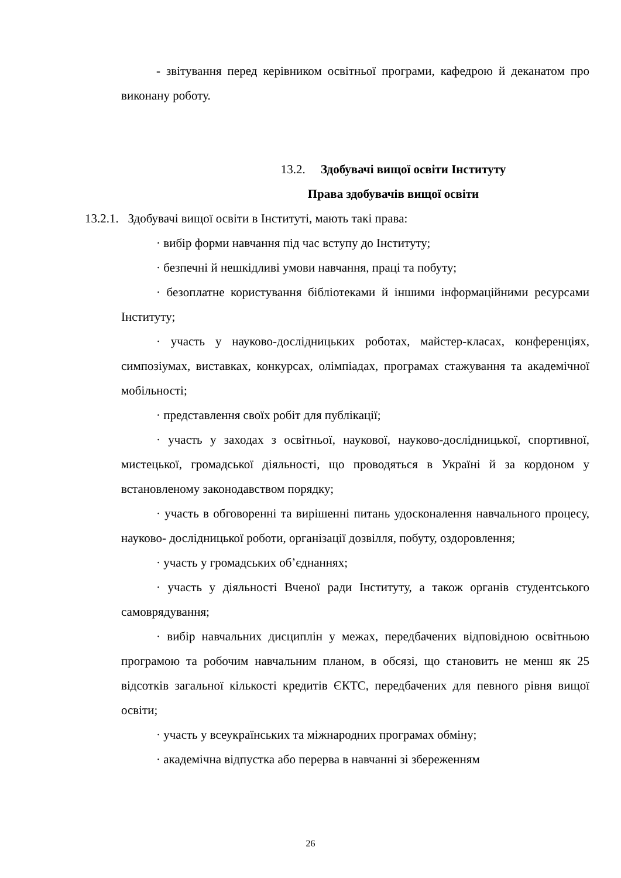- звітування перед керівником освітньої програми, кафедрою й деканатом про виконану роботу.
13.2. Здобувачі вищої освіти Інституту
Права здобувачів вищої освіти
13.2.1. Здобувачі вищої освіти в Інституті, мають такі права:
· вибір форми навчання під час вступу до Інституту;
· безпечні й нешкідливі умови навчання, праці та побуту;
· безоплатне користування бібліотеками й іншими інформаційними ресурсами Інституту;
· участь у науково-дослідницьких роботах, майстер-класах, конференціях, симпозіумах, виставках, конкурсах, олімпіадах, програмах стажування та академічної мобільності;
· представлення своїх робіт для публікації;
· участь у заходах з освітньої, наукової, науково-дослідницької, спортивної, мистецької, громадської діяльності, що проводяться в Україні й за кордоном у встановленому законодавством порядку;
· участь в обговоренні та вирішенні питань удосконалення навчального процесу, науково- дослідницької роботи, організації дозвілля, побуту, оздоровлення;
· участь у громадських об’єднаннях;
· участь у діяльності Вченої ради Інституту, а також органів студентського самоврядування;
· вибір навчальних дисциплін у межах, передбачених відповідною освітньою програмою та робочим навчальним планом, в обсязі, що становить не менш як 25 відсотків загальної кількості кредитів ЄКТС, передбачених для певного рівня вищої освіти;
· участь у всеукраїнських та міжнародних програмах обміну;
· академічна відпустка або перерва в навчанні зі збереженням
26